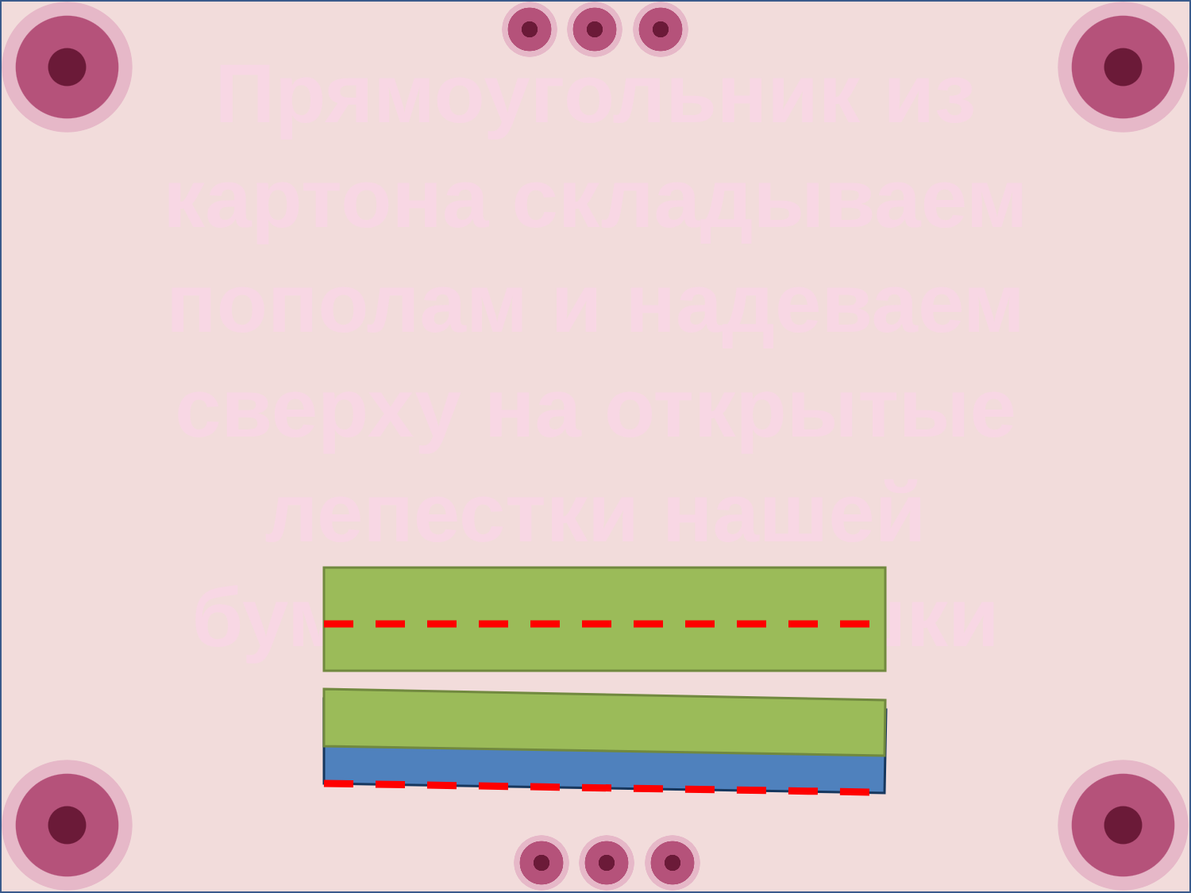Прямоугольник из картона складываем пополам и надеваем сверху на открытые лепестки нашей бумажной ромашки